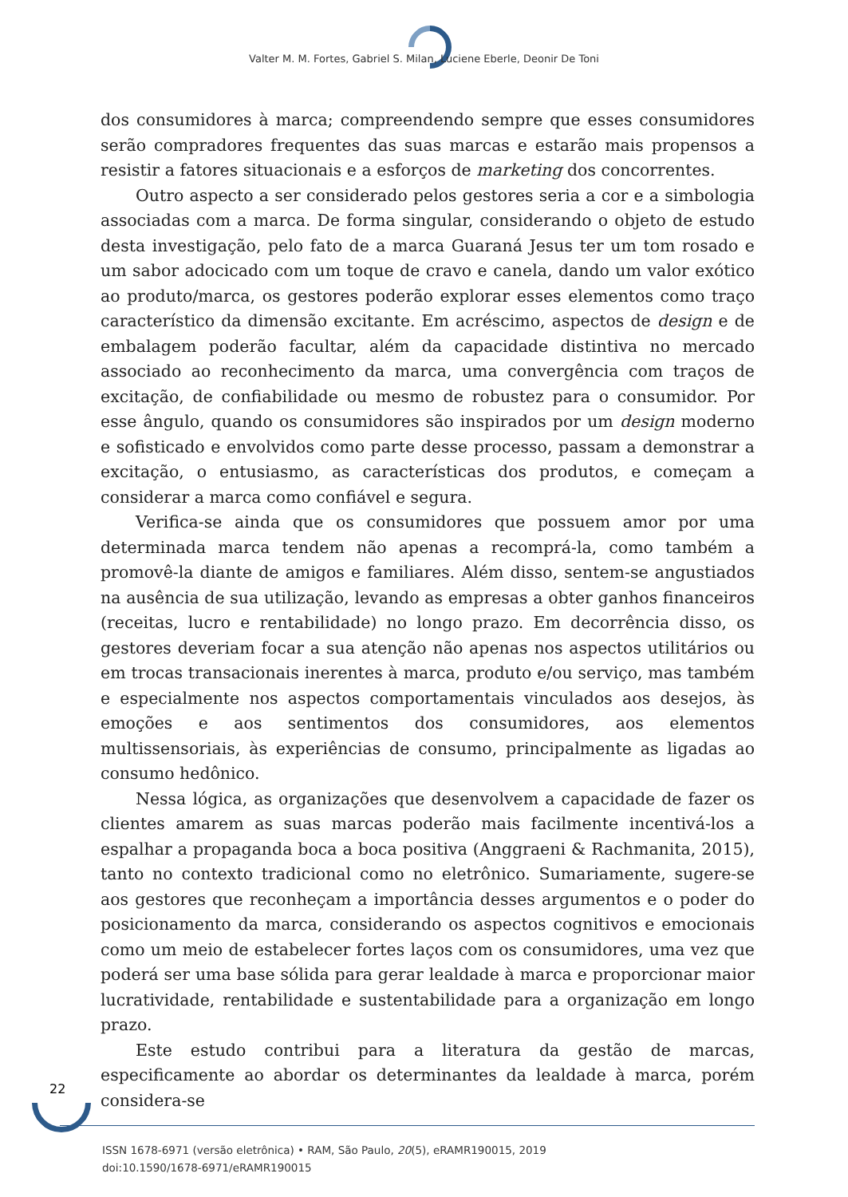Valter M. M. Fortes, Gabriel S. Milan, Luciene Eberle, Deonir De Toni
dos consumidores à marca; compreendendo sempre que esses consumidores serão compradores frequentes das suas marcas e estarão mais propensos a resistir a fatores situacionais e a esforços de marketing dos concorrentes.
Outro aspecto a ser considerado pelos gestores seria a cor e a simbologia associadas com a marca. De forma singular, considerando o objeto de estudo desta investigação, pelo fato de a marca Guaraná Jesus ter um tom rosado e um sabor adocicado com um toque de cravo e canela, dando um valor exótico ao produto/marca, os gestores poderão explorar esses elementos como traço característico da dimensão excitante. Em acréscimo, aspectos de design e de embalagem poderão facultar, além da capacidade distintiva no mercado associado ao reconhecimento da marca, uma convergência com traços de excitação, de confiabilidade ou mesmo de robustez para o consumidor. Por esse ângulo, quando os consumidores são inspirados por um design moderno e sofisticado e envolvidos como parte desse processo, passam a demonstrar a excitação, o entusiasmo, as características dos produtos, e começam a considerar a marca como confiável e segura.
Verifica-se ainda que os consumidores que possuem amor por uma determinada marca tendem não apenas a recomprá-la, como também a promovê-la diante de amigos e familiares. Além disso, sentem-se angustiados na ausência de sua utilização, levando as empresas a obter ganhos financeiros (receitas, lucro e rentabilidade) no longo prazo. Em decorrência disso, os gestores deveriam focar a sua atenção não apenas nos aspectos utilitários ou em trocas transacionais inerentes à marca, produto e/ou serviço, mas também e especialmente nos aspectos comportamentais vinculados aos desejos, às emoções e aos sentimentos dos consumidores, aos elementos multissensoriais, às experiências de consumo, principalmente as ligadas ao consumo hedônico.
Nessa lógica, as organizações que desenvolvem a capacidade de fazer os clientes amarem as suas marcas poderão mais facilmente incentivá-los a espalhar a propaganda boca a boca positiva (Anggraeni & Rachmanita, 2015), tanto no contexto tradicional como no eletrônico. Sumariamente, sugere-se aos gestores que reconheçam a importância desses argumentos e o poder do posicionamento da marca, considerando os aspectos cognitivos e emocionais como um meio de estabelecer fortes laços com os consumidores, uma vez que poderá ser uma base sólida para gerar lealdade à marca e proporcionar maior lucratividade, rentabilidade e sustentabilidade para a organização em longo prazo.
Este estudo contribui para a literatura da gestão de marcas, especificamente ao abordar os determinantes da lealdade à marca, porém considera-se
22
ISSN 1678-6971 (versão eletrônica) • RAM, São Paulo, 20(5), eRAMR190015, 2019
doi:10.1590/1678-6971/eRAMR190015